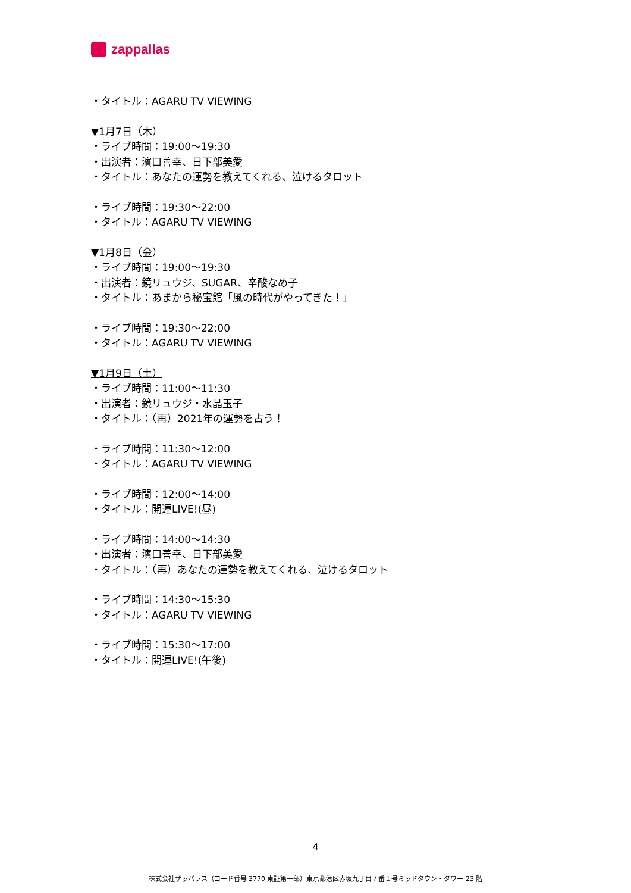zappallas
・タイトル：AGARU TV VIEWING
▼1月7日（木）
・ライブ時間：19:00～19:30
・出演者：濱口善幸、日下部美愛
・タイトル：あなたの運勢を教えてくれる、泣けるタロット
・ライブ時間：19:30～22:00
・タイトル：AGARU TV VIEWING
▼1月8日（金）
・ライブ時間：19:00～19:30
・出演者：鏡リュウジ、SUGAR、辛酸なめ子
・タイトル：あまから秘宝館「風の時代がやってきた！」
・ライブ時間：19:30～22:00
・タイトル：AGARU TV VIEWING
▼1月9日（土）
・ライブ時間：11:00～11:30
・出演者：鏡リュウジ・水晶玉子
・タイトル：（再）2021年の運勢を占う！
・ライブ時間：11:30～12:00
・タイトル：AGARU TV VIEWING
・ライブ時間：12:00～14:00
・タイトル：開運LIVE!(昼)
・ライブ時間：14:00～14:30
・出演者：濱口善幸、日下部美愛
・タイトル：（再）あなたの運勢を教えてくれる、泣けるタロット
・ライブ時間：14:30～15:30
・タイトル：AGARU TV VIEWING
・ライブ時間：15:30～17:00
・タイトル：開運LIVE!(午後)
4
株式会社ザッパラス（コード番号 3770 東証第一部）東京都港区赤坂九丁目７番１号ミッドタウン・タワー 23 階